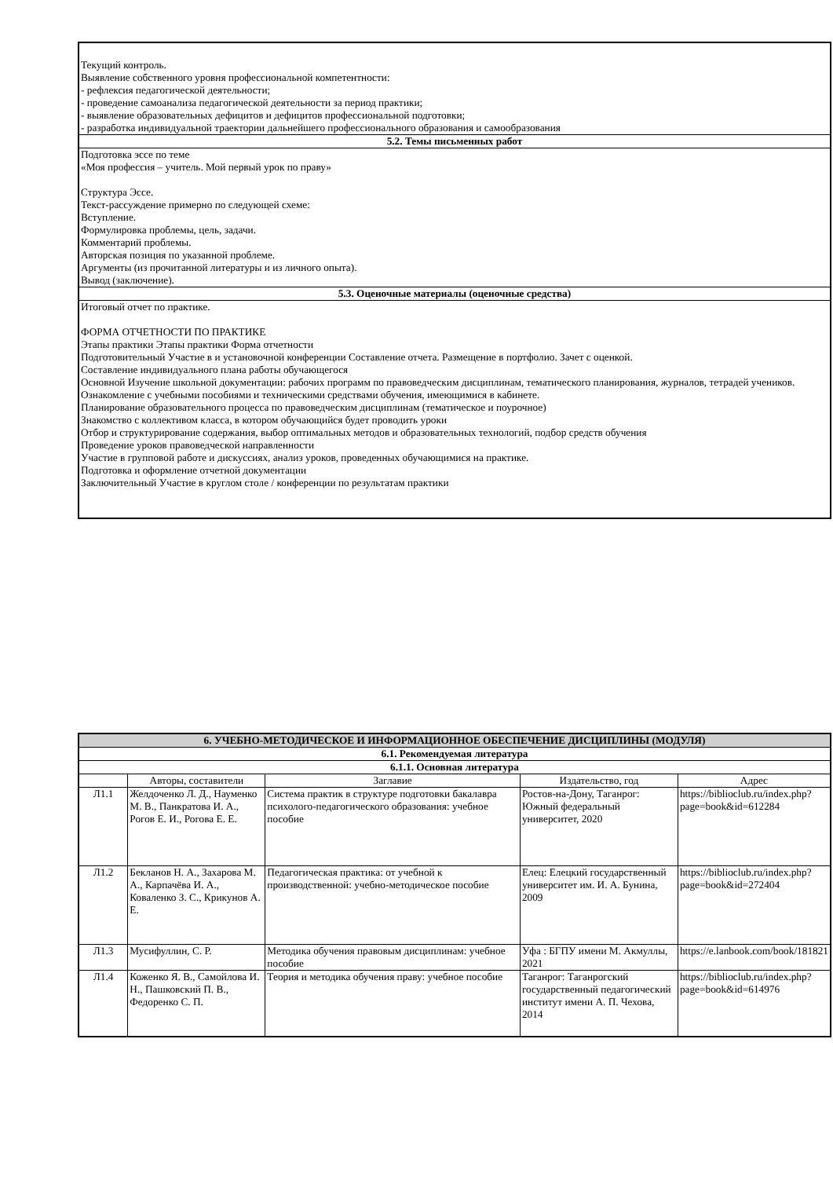| Текущий контроль. Выявление собственного уровня профессиональной компетентности: - рефлексия педагогической деятельности; - проведение самоанализа педагогической деятельности за период практики; - выявление образовательных дефицитов и дефицитов профессиональной подготовки; - разработка индивидуальной траектории дальнейшего профессионального образования и самообразования |
| 5.2. Темы письменных работ |
| Подготовка эссе по теме «Моя профессия – учитель. Мой первый урок по праву» Структура Эссе. Текст-рассуждение примерно по следующей схеме: Вступление. Формулировка проблемы, цель, задачи. Комментарий проблемы. Авторская позиция по указанной проблеме. Аргументы (из прочитанной литературы и из личного опыта). Вывод (заключение). |
| 5.3. Оценочные материалы (оценочные средства) |
| Итоговый отчет по практике. ФОРМА ОТЧЕТНОСТИ ПО ПРАКТИКЕ Этапы практики Этапы практики Форма отчетности Подготовительный Участие в и установочной конференции Составление отчета. Размещение в портфолио. Зачет с оценкой. Составление индивидуального плана работы обучающегося Основной Изучение школьной документации: рабочих программ по правоведческим дисциплинам, тематического планирования, журналов, тетрадей учеников. Ознакомление с учебными пособиями и техническими средствами обучения, имеющимися в кабинете. Планирование образовательного процесса по правоведческим дисциплинам (тематическое и поурочное) Знакомство с коллективом класса, в котором обучающийся будет проводить уроки Отбор и структурирование содержания, выбор оптимальных методов и образовательных технологий, подбор средств обучения Проведение уроков правоведческой направленности Участие в групповой работе и дискуссиях, анализ уроков, проведенных обучающимися на практике. Подготовка и оформление отчетной документации Заключительный Участие в круглом столе / конференции по результатам практики |
| 6. УЧЕБНО-МЕТОДИЧЕСКОЕ И ИНФОРМАЦИОННОЕ ОБЕСПЕЧЕНИЕ ДИСЦИПЛИНЫ (МОДУЛЯ) | | | | |
| --- | --- | --- | --- | --- |
| 6.1. Рекомендуемая литература | | | | |
| 6.1.1. Основная литература | | | | |
| | Авторы, составители | Заглавие | Издательство, год | Адрес |
| Л1.1 | Желдоченко Л. Д., Науменко М. В., Панкратова И. А., Рогов Е. И., Рогова Е. Е. | Система практик в структуре подготовки бакалавра психолого-педагогического образования: учебное пособие | Ростов-на-Дону, Таганрог: Южный федеральный университет, 2020 | https://biblioclub.ru/index.php?page=book&id=612284 |
| Л1.2 | Бекланов Н. А., Захарова М. А., Карпачёва И. А., Коваленко З. С., Крикунов А. Е. | Педагогическая практика: от учебной к производственной: учебно-методическое пособие | Елец: Елецкий государственный университет им. И. А. Бунина, 2009 | https://biblioclub.ru/index.php?page=book&id=272404 |
| Л1.3 | Мусифуллин, С. Р. | Методика обучения правовым дисциплинам: учебное пособие | Уфа : БГПУ имени М. Акмуллы, 2021 | https://e.lanbook.com/book/181821 |
| Л1.4 | Коженко Я. В., Самойлова И. Н., Пашковский П. В., Федоренко С. П. | Теория и методика обучения праву: учебное пособие | Таганрог: Таганрогский государственный педагогический институт имени А. П. Чехова, 2014 | https://biblioclub.ru/index.php?page=book&id=614976 |